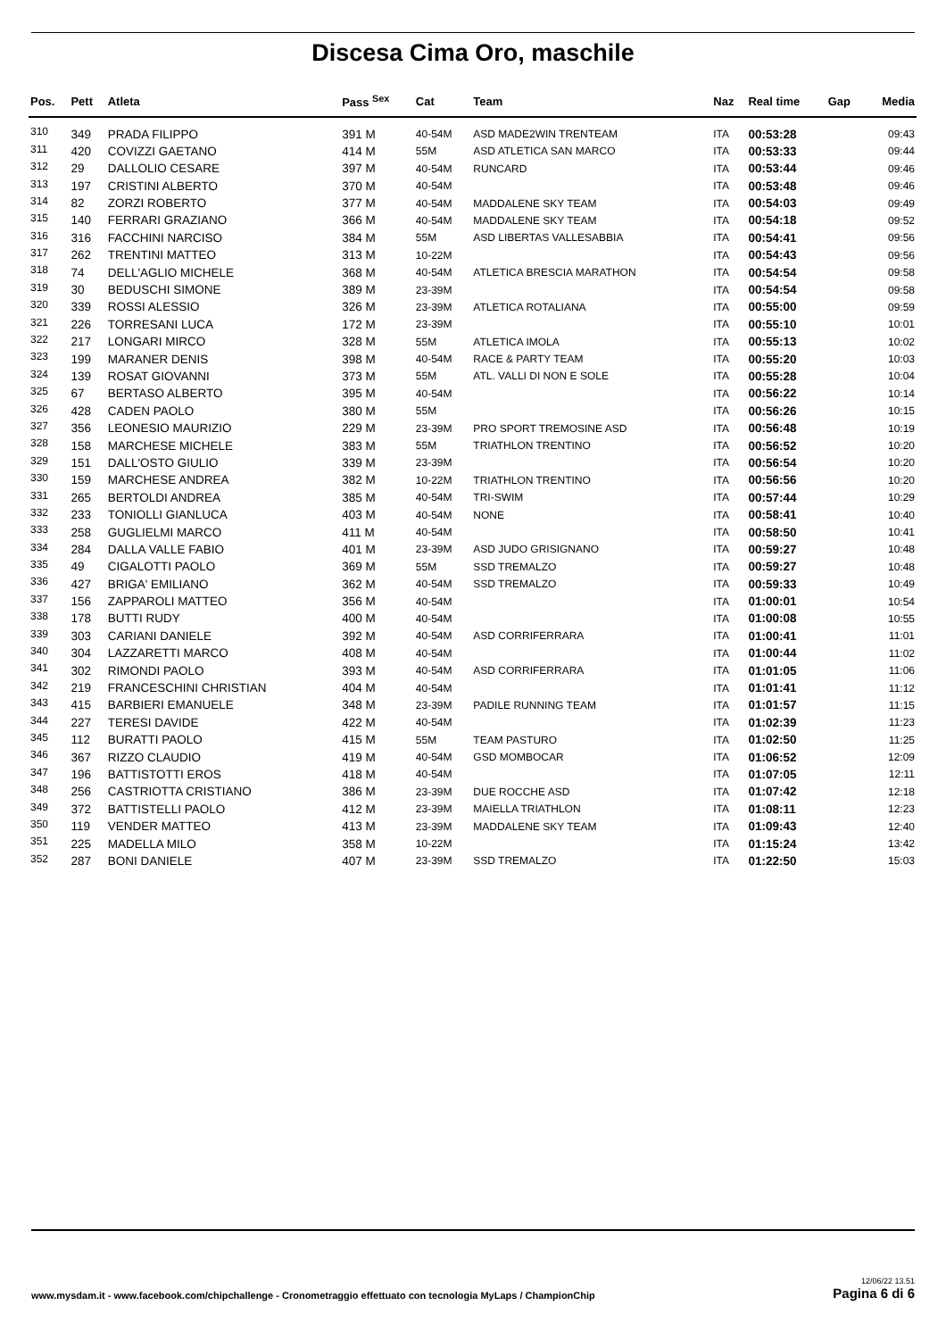Discesa Cima Oro, maschile
| Pos. | Pett | Atleta | Pass <sup>Sex</sup> | Cat | Team | Naz | Real time | Gap | Media |
| --- | --- | --- | --- | --- | --- | --- | --- | --- | --- |
| 310 | 349 | PRADA FILIPPO | 391 M | 40-54M | ASD MADE2WIN TRENTEAM | ITA | 00:53:28 | | 09:43 |
| 311 | 420 | COVIZZI GAETANO | 414 M | 55M | ASD ATLETICA SAN MARCO | ITA | 00:53:33 | | 09:44 |
| 312 | 29 | DALLOLIO CESARE | 397 M | 40-54M | RUNCARD | ITA | 00:53:44 | | 09:46 |
| 313 | 197 | CRISTINI ALBERTO | 370 M | 40-54M | | ITA | 00:53:48 | | 09:46 |
| 314 | 82 | ZORZI ROBERTO | 377 M | 40-54M | MADDALENE SKY TEAM | ITA | 00:54:03 | | 09:49 |
| 315 | 140 | FERRARI GRAZIANO | 366 M | 40-54M | MADDALENE SKY TEAM | ITA | 00:54:18 | | 09:52 |
| 316 | 316 | FACCHINI NARCISO | 384 M | 55M | ASD LIBERTAS VALLESABBIA | ITA | 00:54:41 | | 09:56 |
| 317 | 262 | TRENTINI MATTEO | 313 M | 10-22M | | ITA | 00:54:43 | | 09:56 |
| 318 | 74 | DELL'AGLIO MICHELE | 368 M | 40-54M | ATLETICA BRESCIA MARATHON | ITA | 00:54:54 | | 09:58 |
| 319 | 30 | BEDUSCHI SIMONE | 389 M | 23-39M | | ITA | 00:54:54 | | 09:58 |
| 320 | 339 | ROSSI ALESSIO | 326 M | 23-39M | ATLETICA ROTALIANA | ITA | 00:55:00 | | 09:59 |
| 321 | 226 | TORRESANI LUCA | 172 M | 23-39M | | ITA | 00:55:10 | | 10:01 |
| 322 | 217 | LONGARI MIRCO | 328 M | 55M | ATLETICA IMOLA | ITA | 00:55:13 | | 10:02 |
| 323 | 199 | MARANER DENIS | 398 M | 40-54M | RACE & PARTY TEAM | ITA | 00:55:20 | | 10:03 |
| 324 | 139 | ROSAT GIOVANNI | 373 M | 55M | ATL. VALLI DI NON E SOLE | ITA | 00:55:28 | | 10:04 |
| 325 | 67 | BERTASO ALBERTO | 395 M | 40-54M | | ITA | 00:56:22 | | 10:14 |
| 326 | 428 | CADEN PAOLO | 380 M | 55M | | ITA | 00:56:26 | | 10:15 |
| 327 | 356 | LEONESIO MAURIZIO | 229 M | 23-39M | PRO SPORT TREMOSINE ASD | ITA | 00:56:48 | | 10:19 |
| 328 | 158 | MARCHESE MICHELE | 383 M | 55M | TRIATHLON TRENTINO | ITA | 00:56:52 | | 10:20 |
| 329 | 151 | DALL'OSTO GIULIO | 339 M | 23-39M | | ITA | 00:56:54 | | 10:20 |
| 330 | 159 | MARCHESE ANDREA | 382 M | 10-22M | TRIATHLON TRENTINO | ITA | 00:56:56 | | 10:20 |
| 331 | 265 | BERTOLDI ANDREA | 385 M | 40-54M | TRI-SWIM | ITA | 00:57:44 | | 10:29 |
| 332 | 233 | TONIOLLI GIANLUCA | 403 M | 40-54M | NONE | ITA | 00:58:41 | | 10:40 |
| 333 | 258 | GUGLIELMI MARCO | 411 M | 40-54M | | ITA | 00:58:50 | | 10:41 |
| 334 | 284 | DALLA VALLE FABIO | 401 M | 23-39M | ASD JUDO GRISIGNANO | ITA | 00:59:27 | | 10:48 |
| 335 | 49 | CIGALOTTI PAOLO | 369 M | 55M | SSD TREMALZO | ITA | 00:59:27 | | 10:48 |
| 336 | 427 | BRIGA' EMILIANO | 362 M | 40-54M | SSD TREMALZO | ITA | 00:59:33 | | 10:49 |
| 337 | 156 | ZAPPAROLI MATTEO | 356 M | 40-54M | | ITA | 01:00:01 | | 10:54 |
| 338 | 178 | BUTTI RUDY | 400 M | 40-54M | | ITA | 01:00:08 | | 10:55 |
| 339 | 303 | CARIANI DANIELE | 392 M | 40-54M | ASD CORRIFERRARA | ITA | 01:00:41 | | 11:01 |
| 340 | 304 | LAZZARETTI MARCO | 408 M | 40-54M | | ITA | 01:00:44 | | 11:02 |
| 341 | 302 | RIMONDI PAOLO | 393 M | 40-54M | ASD CORRIFERRARA | ITA | 01:01:05 | | 11:06 |
| 342 | 219 | FRANCESCHINI CHRISTIAN | 404 M | 40-54M | | ITA | 01:01:41 | | 11:12 |
| 343 | 415 | BARBIERI EMANUELE | 348 M | 23-39M | PADILE RUNNING TEAM | ITA | 01:01:57 | | 11:15 |
| 344 | 227 | TERESI DAVIDE | 422 M | 40-54M | | ITA | 01:02:39 | | 11:23 |
| 345 | 112 | BURATTI PAOLO | 415 M | 55M | TEAM PASTURO | ITA | 01:02:50 | | 11:25 |
| 346 | 367 | RIZZO CLAUDIO | 419 M | 40-54M | GSD MOMBOCAR | ITA | 01:06:52 | | 12:09 |
| 347 | 196 | BATTISTOTTI EROS | 418 M | 40-54M | | ITA | 01:07:05 | | 12:11 |
| 348 | 256 | CASTRIOTTA CRISTIANO | 386 M | 23-39M | DUE ROCCHE ASD | ITA | 01:07:42 | | 12:18 |
| 349 | 372 | BATTISTELLI PAOLO | 412 M | 23-39M | MAIELLA TRIATHLON | ITA | 01:08:11 | | 12:23 |
| 350 | 119 | VENDER MATTEO | 413 M | 23-39M | MADDALENE SKY TEAM | ITA | 01:09:43 | | 12:40 |
| 351 | 225 | MADELLA MILO | 358 M | 10-22M | | ITA | 01:15:24 | | 13:42 |
| 352 | 287 | BONI DANIELE | 407 M | 23-39M | SSD TREMALZO | ITA | 01:22:50 | | 15:03 |
www.mysdam.it - www.facebook.com/chipchallenge - Cronometraggio effettuato con tecnologia MyLaps / ChampionChip
12/06/22 13.51
Pagina 6 di 6